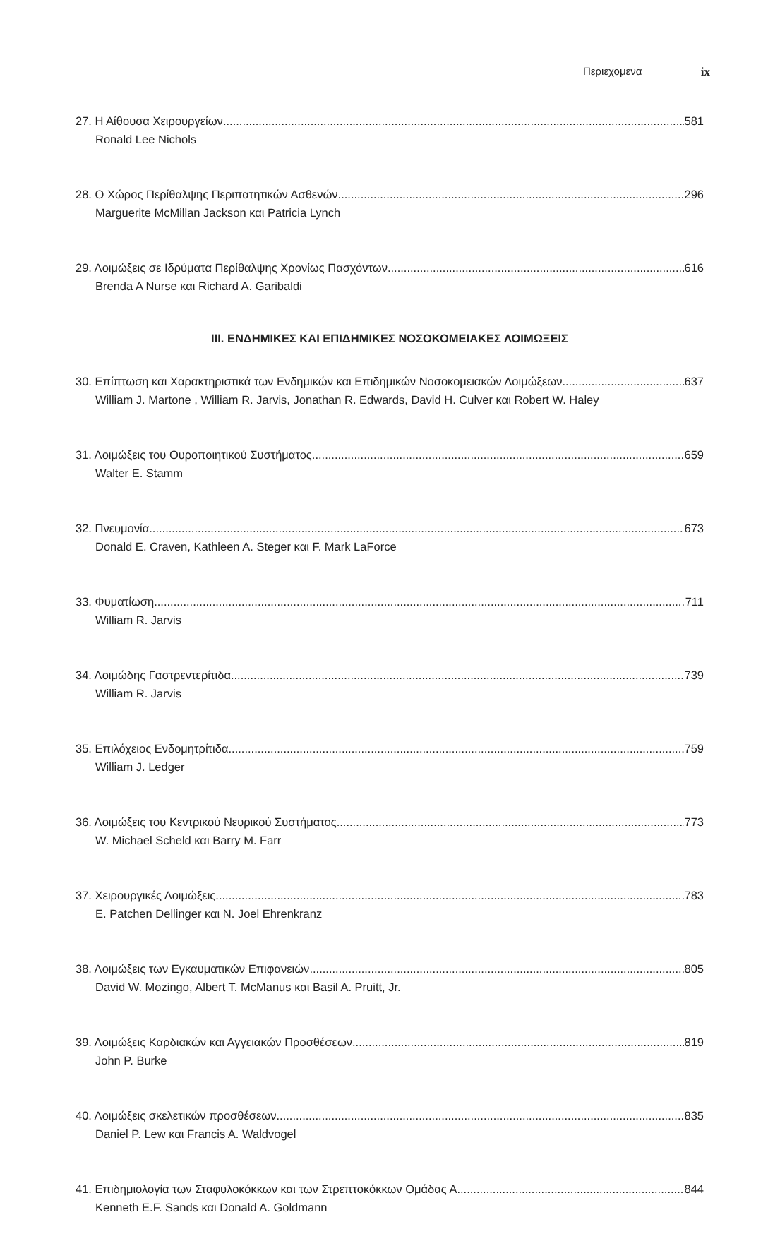Περιεχομενα ix
27. Η Αίθουσα Χειρουργείων 581
Ronald Lee Nichols
28. Ο Χώρος Περίθαλψης Περιπατητικών Ασθενών 296
Marguerite McMillan Jackson και Patricia Lynch
29. Λοιμώξεις σε Ιδρύματα Περίθαλψης Χρονίως Πασχόντων 616
Brenda A Nurse και Richard A. Garibaldi
III. ΕΝΔΗΜΙΚΕΣ ΚΑΙ ΕΠΙΔΗΜΙΚΕΣ ΝΟΣΟΚΟΜΕΙΑΚΕΣ ΛΟΙΜΩΞΕΙΣ
30. Επίπτωση και Χαρακτηριστικά των Ενδημικών και Επιδημικών Νοσοκομειακών Λοιμώξεων 637
William J. Martone , William R. Jarvis, Jonathan R. Edwards, David H. Culver και Robert W. Haley
31. Λοιμώξεις του Ουροποιητικού Συστήματος 659
Walter E. Stamm
32. Πνευμονία 673
Donald E. Craven, Kathleen A. Steger και F. Mark LaForce
33. Φυματίωση 711
William R. Jarvis
34. Λοιμώδης Γαστρεντερίτιδα 739
William R. Jarvis
35. Επιλόχειος Ενδομητρίτιδα 759
William J. Ledger
36. Λοιμώξεις του Κεντρικού Νευρικού Συστήματος 773
W. Michael Scheld και Barry M. Farr
37. Χειρουργικές Λοιμώξεις 783
E. Patchen Dellinger και N. Joel Ehrenkranz
38. Λοιμώξεις των Εγκαυματικών Επιφανειών 805
David W. Mozingo, Albert T. McManus και Basil A. Pruitt, Jr.
39. Λοιμώξεις Καρδιακών και Αγγειακών Προσθέσεων 819
John P. Burke
40. Λοιμώξεις σκελετικών προσθέσεων 835
Daniel P. Lew και Francis A. Waldvogel
41. Επιδημιολογία των Σταφυλοκόκκων και των Στρεπτοκόκκων Ομάδας Α. 844
Kenneth E.F. Sands και Donald A. Goldmann